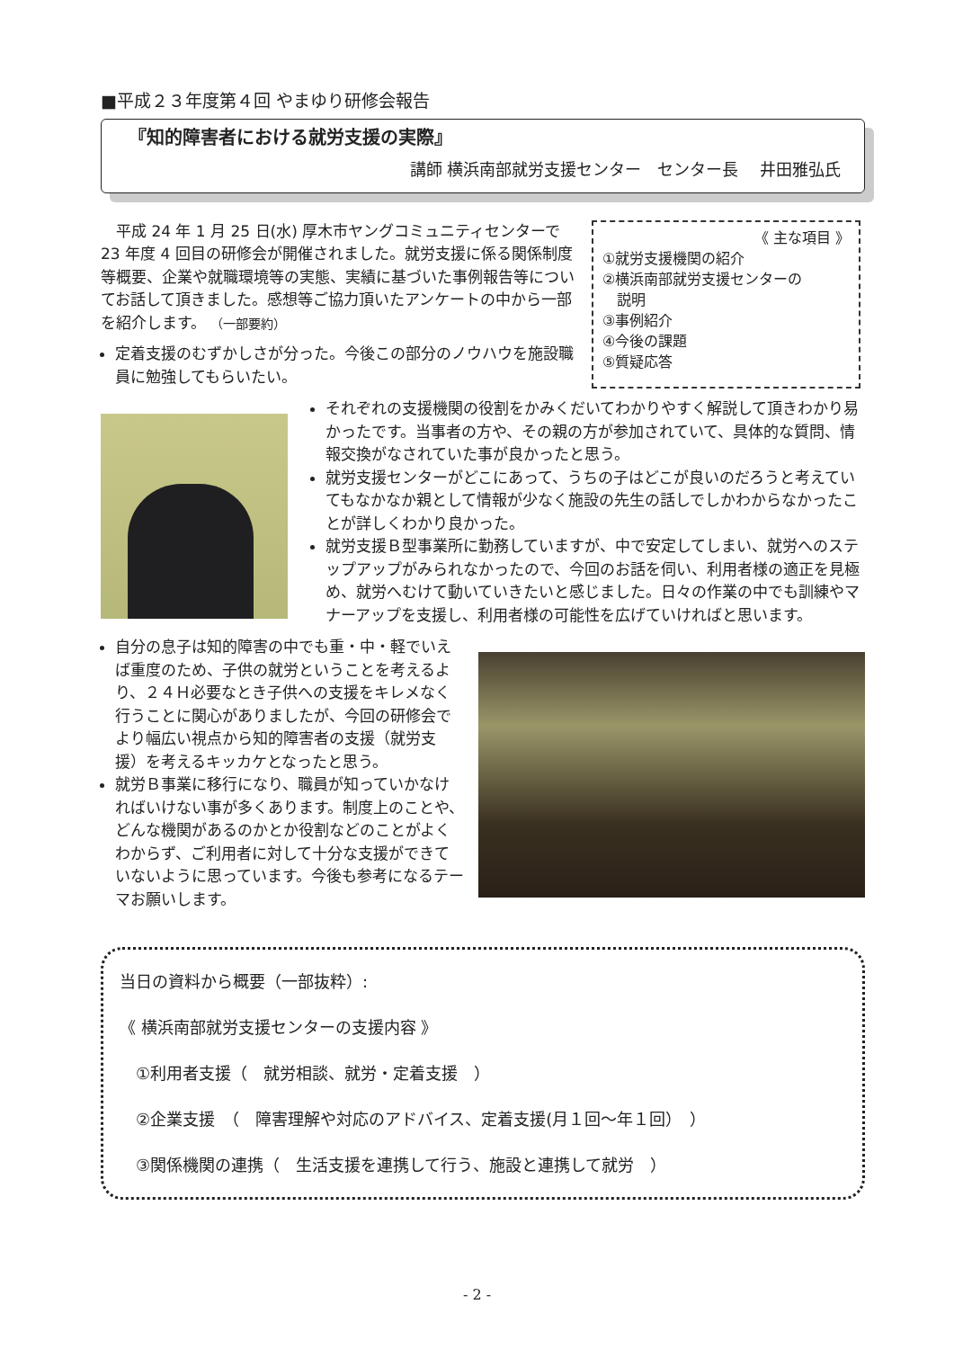■平成２３年度第４回 やまゆり研修会報告
『知的障害者における就労支援の実際』
講師 横浜南部就労支援センター　センター長　 井田雅弘氏
　平成 24 年 1 月 25 日(水) 厚木市ヤングコミュニティセンターで 23 年度 4 回目の研修会が開催されました。就労支援に係る関係制度等概要、企業や就職環境等の実態、実績に基づいた事例報告等についてお話して頂きました。感想等ご協力頂いたアンケートの中から一部を紹介します。 （一部要約）
定着支援のむずかしさが分った。今後この部分のノウハウを施設職員に勉強してもらいたい。
《 主な項目 》
①就労支援機関の紹介
②横浜南部就労支援センターの
　説明
③事例紹介
④今後の課題
⑤質疑応答
それぞれの支援機関の役割をかみくだいてわかりやすく解説して頂きわかり易かったです。当事者の方や、その親の方が参加されていて、具体的な質問、情報交換がなされていた事が良かったと思う。
就労支援センターがどこにあって、うちの子はどこが良いのだろうと考えていてもなかなか親として情報が少なく施設の先生の話しでしかわからなかったことが詳しくわかり良かった。
就労支援Ｂ型事業所に勤務していますが、中で安定してしまい、就労へのステップアップがみられなかったので、今回のお話を伺い、利用者様の適正を見極め、就労へむけて動いていきたいと感じました。日々の作業の中でも訓練やマナーアップを支援し、利用者様の可能性を広げていければと思います。
自分の息子は知的障害の中でも重・中・軽でいえば重度のため、子供の就労ということを考えるより、２４Ｈ必要なとき子供への支援をキレメなく行うことに関心がありましたが、今回の研修会でより幅広い視点から知的障害者の支援（就労支援）を考えるキッカケとなったと思う。
就労Ｂ事業に移行になり、職員が知っていかなければいけない事が多くあります。制度上のことや、どんな機関があるのかとか役割などのことがよくわからず、ご利用者に対して十分な支援ができていないように思っています。今後も参考になるテーマお願いします。
当日の資料から概要（一部抜粋）:
《 横浜南部就労支援センターの支援内容 》
　①利用者支援（　就労相談、就労・定着支援　）
　②企業支援　（　障害理解や対応のアドバイス、定着支援(月１回～年１回）　）
　③関係機関の連携（　生活支援を連携して行う、施設と連携して就労　）
- 2 -